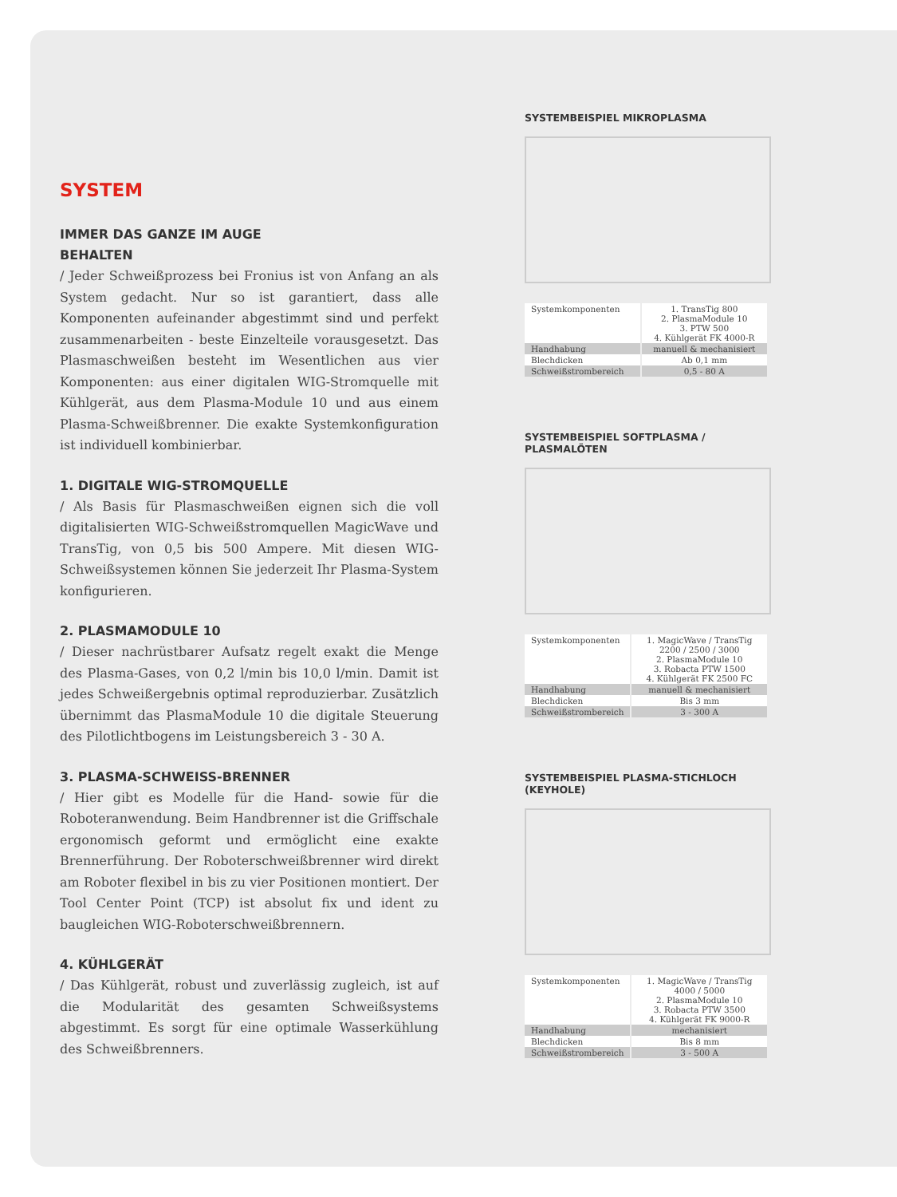SYSTEM
IMMER DAS GANZE IM AUGE
BEHALTEN
/ Jeder Schweißprozess bei Fronius ist von Anfang an als System gedacht. Nur so ist garantiert, dass alle Komponenten aufeinander abgestimmt sind und perfekt zusammenarbeiten - beste Einzelteile vorausgesetzt. Das Plasmaschweißen besteht im Wesentlichen aus vier Komponenten: aus einer digitalen WIG-Stromquelle mit Kühlgerät, aus dem Plasma-Module 10 und aus einem Plasma-Schweißbrenner. Die exakte Systemkonfiguration ist individuell kombinierbar.
1. DIGITALE WIG-STROMQUELLE
/ Als Basis für Plasmaschweißen eignen sich die voll digitalisierten WIG-Schweißstromquellen MagicWave und TransTig, von 0,5 bis 500 Ampere. Mit diesen WIG-Schweißsystemen können Sie jederzeit Ihr Plasma-System konfigurieren.
2. PLASMAMODULE 10
/ Dieser nachrüstbarer Aufsatz regelt exakt die Menge des Plasma-Gases, von 0,2 l/min bis 10,0 l/min. Damit ist jedes Schweißergebnis optimal reproduzierbar. Zusätzlich übernimmt das PlasmaModule 10 die digitale Steuerung des Pilotlichtbogens im Leistungsbereich 3 - 30 A.
3. PLASMA-SCHWEISS-BRENNER
/ Hier gibt es Modelle für die Hand- sowie für die Roboteranwendung. Beim Handbrenner ist die Griffschale ergonomisch geformt und ermöglicht eine exakte Brennerführung. Der Roboterschweißbrenner wird direkt am Roboter flexibel in bis zu vier Positionen montiert. Der Tool Center Point (TCP) ist absolut fix und ident zu baugleichen WIG-Roboterschweißbrennern.
4. KÜHLGERÄT
/ Das Kühlgerät, robust und zuverlässig zugleich, ist auf die Modularität des gesamten Schweißsystems abgestimmt. Es sorgt für eine optimale Wasserkühlung des Schweißbrenners.
SYSTEMBEISPIEL MIKROPLASMA
| Systemkomponenten | 1. TransTig 800 2. PlasmaModule 10 3. PTW 500 4. Kühlgerät FK 4000-R |
| Handhabung | manuell & mechanisiert |
| Blechdicken | Ab 0,1 mm |
| Schweißstrombereich | 0,5 - 80 A |
SYSTEMBEISPIEL SOFTPLASMA / PLASMALÖTEN
| Systemkomponenten | 1. MagicWave / TransTig 2200 / 2500 / 3000 2. PlasmaModule 10 3. Robacta PTW 1500 4. Kühlgerät FK 2500 FC |
| Handhabung | manuell & mechanisiert |
| Blechdicken | Bis 3 mm |
| Schweißstrombereich | 3 - 300 A |
SYSTEMBEISPIEL PLASMA-STICHLOCH (KEYHOLE)
| Systemkomponenten | 1. MagicWave / TransTig 4000 / 5000 2. PlasmaModule 10 3. Robacta PTW 3500 4. Kühlgerät FK 9000-R |
| Handhabung | mechanisiert |
| Blechdicken | Bis 8 mm |
| Schweißstrombereich | 3 - 500 A |